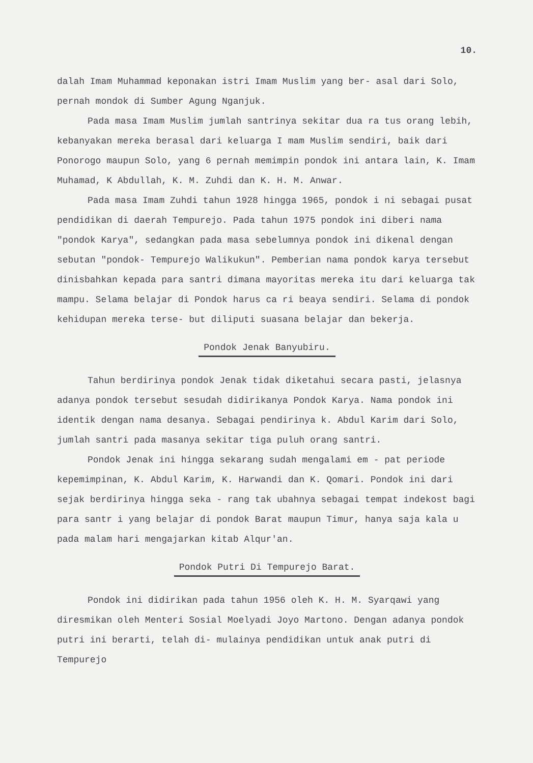10.
dalah Imam Muhammad keponakan istri Imam Muslim yang ber- asal dari Solo, pernah mondok di Sumber Agung Nganjuk.
Pada masa Imam Muslim jumlah santrinya sekitar dua ra tus orang lebih, kebanyakan mereka berasal dari keluarga I mam Muslim sendiri, baik dari Ponorogo maupun Solo, yang 6 pernah memimpin pondok ini antara lain, K. Imam Muhamad, K Abdullah, K. M. Zuhdi dan K. H. M. Anwar.
Pada masa Imam Zuhdi tahun 1928 hingga 1965, pondok i ni sebagai pusat pendidikan di daerah Tempurejo. Pada tahun 1975 pondok ini diberi nama "pondok Karya", sedangkan pada masa sebelumnya pondok ini dikenal dengan sebutan "pondok- Tempurejo Walikukun". Pemberian nama pondok karya tersebut dinisbahkan kepada para santri dimana mayoritas mereka itu dari keluarga tak mampu. Selama belajar di Pondok harus ca ri beaya sendiri. Selama di pondok kehidupan mereka terse- but diliputi suasana belajar dan bekerja.
Pondok Jenak Banyubiru.
Tahun berdirinya pondok Jenak tidak diketahui secara pasti, jelasnya adanya pondok tersebut sesudah didirikanya Pondok Karya. Nama pondok ini identik dengan nama desanya. Sebagai pendirinya k. Abdul Karim dari Solo, jumlah santri pada masanya sekitar tiga puluh orang santri.
Pondok Jenak ini hingga sekarang sudah mengalami em - pat periode kepemimpinan, K. Abdul Karim, K. Harwandi dan K. Qomari. Pondok ini dari sejak berdirinya hingga seka - rang tak ubahnya sebagai tempat indekost bagi para santr i yang belajar di pondok Barat maupun Timur, hanya saja kala u pada malam hari mengajarkan kitab Alqur'an.
Pondok Putri Di Tempurejo Barat.
Pondok ini didirikan pada tahun 1956 oleh K. H. M. Syarqawi yang diresmikan oleh Menteri Sosial Moelyadi Joyo Martono. Dengan adanya pondok putri ini berarti, telah di- mulainya pendidikan untuk anak putri di Tempurejo